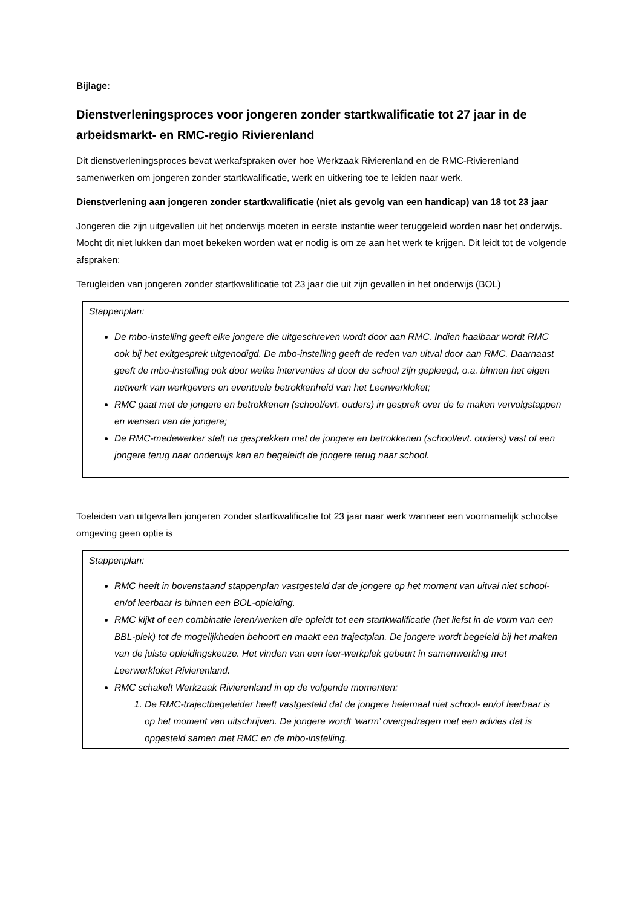Bijlage:
Dienstverleningsproces voor jongeren zonder startkwalificatie tot 27 jaar in de arbeidsmarkt- en RMC-regio Rivierenland
Dit dienstverleningsproces bevat werkafspraken over hoe Werkzaak Rivierenland en de RMC-Rivierenland samenwerken om jongeren zonder startkwalificatie, werk en uitkering toe te leiden naar werk.
Dienstverlening aan jongeren zonder startkwalificatie (niet als gevolg van een handicap) van 18 tot 23 jaar
Jongeren die zijn uitgevallen uit het onderwijs moeten in eerste instantie weer teruggeleid worden naar het onderwijs. Mocht dit niet lukken dan moet bekeken worden wat er nodig is om ze aan het werk te krijgen. Dit leidt tot de volgende afspraken:
Terugleiden van jongeren zonder startkwalificatie tot 23 jaar die uit zijn gevallen in het onderwijs (BOL)
Stappenplan:
De mbo-instelling geeft elke jongere die uitgeschreven wordt door aan RMC. Indien haalbaar wordt RMC ook bij het exitgesprek uitgenodigd. De mbo-instelling geeft de reden van uitval door aan RMC. Daarnaast geeft de mbo-instelling ook door welke interventies al door de school zijn gepleegd, o.a. binnen het eigen netwerk van werkgevers en eventuele betrokkenheid van het Leerwerkloket;
RMC gaat met de jongere en betrokkenen (school/evt. ouders) in gesprek over de te maken vervolgstappen en wensen van de jongere;
De RMC-medewerker stelt na gesprekken met de jongere en betrokkenen (school/evt. ouders) vast of een jongere terug naar onderwijs kan en begeleidt de jongere terug naar school.
Toeleiden van uitgevallen jongeren zonder startkwalificatie tot 23 jaar naar werk wanneer een voornamelijk schoolse omgeving geen optie is
Stappenplan:
RMC heeft in bovenstaand stappenplan vastgesteld dat de jongere op het moment van uitval niet school- en/of leerbaar is binnen een BOL-opleiding.
RMC kijkt of een combinatie leren/werken die opleidt tot een startkwalificatie (het liefst in de vorm van een BBL-plek) tot de mogelijkheden behoort en maakt een trajectplan. De jongere wordt begeleid bij het maken van de juiste opleidingskeuze. Het vinden van een leer-werkplek gebeurt in samenwerking met Leerwerkloket Rivierenland.
RMC schakelt Werkzaak Rivierenland in op de volgende momenten:
1. De RMC-trajectbegeleider heeft vastgesteld dat de jongere helemaal niet school- en/of leerbaar is op het moment van uitschrijven. De jongere wordt ‘warm’ overgedragen met een advies dat is opgesteld samen met RMC en de mbo-instelling.